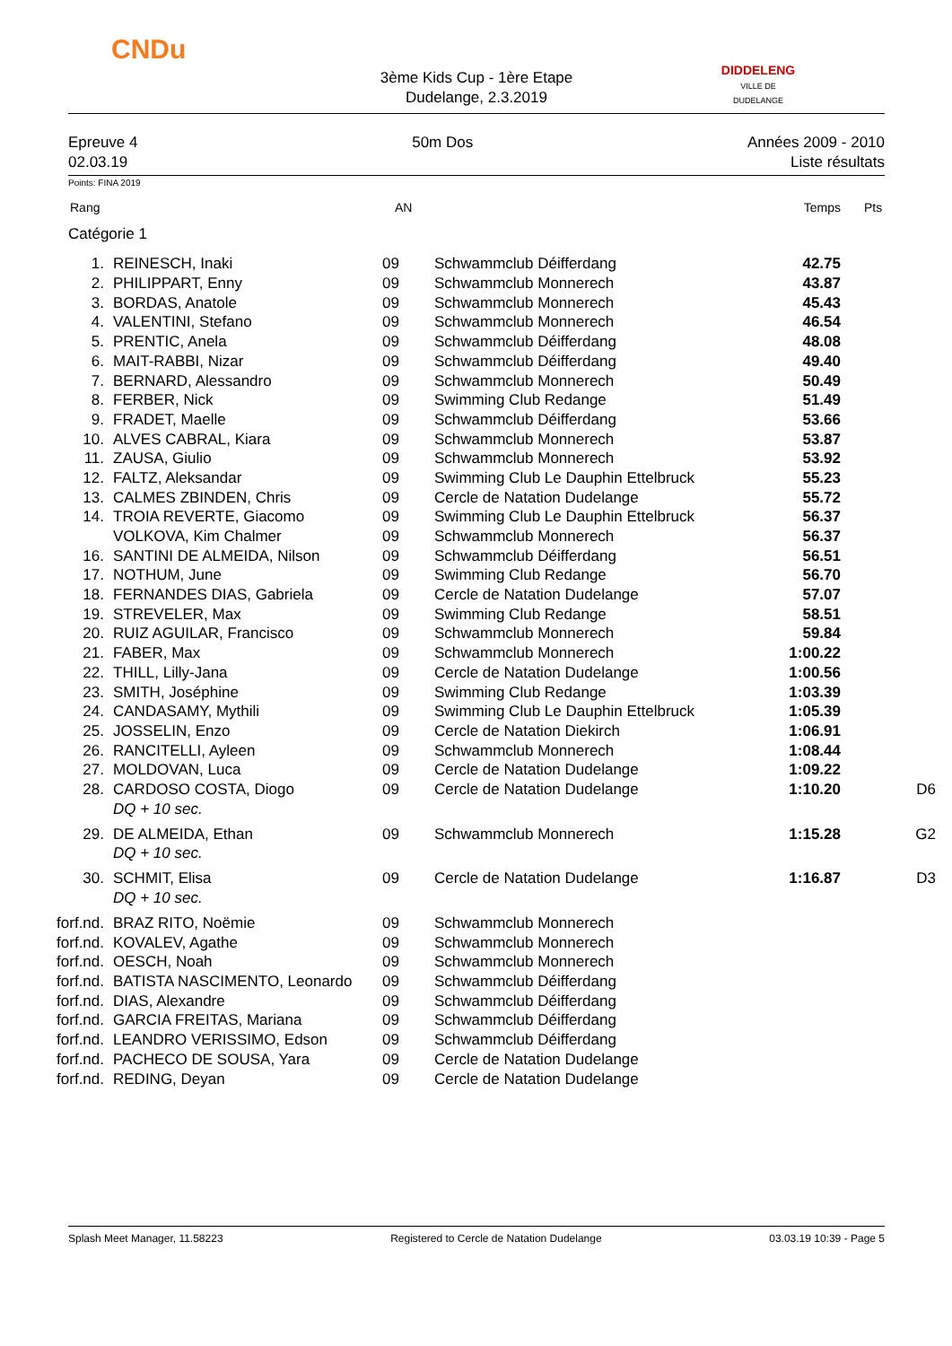CNDu
DIDDELENG
VILLE DE DUDELANGE
3ème Kids Cup - 1ère Etape
Dudelange, 2.3.2019
Epreuve 4
02.03.19
50m Dos Années 2009 - 2010
Liste résultats
Points: FINA 2019
| Rang | | AN | | Temps | Pts |
| Catégorie 1 | | | | | |
| 1. | REINESCH, Inaki | 09 | Schwammclub Déifferdang | 42.75 | |
| 2. | PHILIPPART, Enny | 09 | Schwammclub Monnerech | 43.87 | |
| 3. | BORDAS, Anatole | 09 | Schwammclub Monnerech | 45.43 | |
| 4. | VALENTINI, Stefano | 09 | Schwammclub Monnerech | 46.54 | |
| 5. | PRENTIC, Anela | 09 | Schwammclub Déifferdang | 48.08 | |
| 6. | MAIT-RABBI, Nizar | 09 | Schwammclub Déifferdang | 49.40 | |
| 7. | BERNARD, Alessandro | 09 | Schwammclub Monnerech | 50.49 | |
| 8. | FERBER, Nick | 09 | Swimming Club Redange | 51.49 | |
| 9. | FRADET, Maelle | 09 | Schwammclub Déifferdang | 53.66 | |
| 10. | ALVES CABRAL, Kiara | 09 | Schwammclub Monnerech | 53.87 | |
| 11. | ZAUSA, Giulio | 09 | Schwammclub Monnerech | 53.92 | |
| 12. | FALTZ, Aleksandar | 09 | Swimming Club Le Dauphin Ettelbruck | 55.23 | |
| 13. | CALMES ZBINDEN, Chris | 09 | Cercle de Natation Dudelange | 55.72 | |
| 14. | TROIA REVERTE, Giacomo | 09 | Swimming Club Le Dauphin Ettelbruck | 56.37 | |
| | VOLKOVA, Kim Chalmer | 09 | Schwammclub Monnerech | 56.37 | |
| 16. | SANTINI DE ALMEIDA, Nilson | 09 | Schwammclub Déifferdang | 56.51 | |
| 17. | NOTHUM, June | 09 | Swimming Club Redange | 56.70 | |
| 18. | FERNANDES DIAS, Gabriela | 09 | Cercle de Natation Dudelange | 57.07 | |
| 19. | STREVELER, Max | 09 | Swimming Club Redange | 58.51 | |
| 20. | RUIZ AGUILAR, Francisco | 09 | Schwammclub Monnerech | 59.84 | |
| 21. | FABER, Max | 09 | Schwammclub Monnerech | 1:00.22 | |
| 22. | THILL, Lilly-Jana | 09 | Cercle de Natation Dudelange | 1:00.56 | |
| 23. | SMITH, Joséphine | 09 | Swimming Club Redange | 1:03.39 | |
| 24. | CANDASAMY, Mythili | 09 | Swimming Club Le Dauphin Ettelbruck | 1:05.39 | |
| 25. | JOSSELIN, Enzo | 09 | Cercle de Natation Diekirch | 1:06.91 | |
| 26. | RANCITELLI, Ayleen | 09 | Schwammclub Monnerech | 1:08.44 | |
| 27. | MOLDOVAN, Luca | 09 | Cercle de Natation Dudelange | 1:09.22 | |
| 28. | CARDOSO COSTA, Diogo | 09 | Cercle de Natation Dudelange | 1:10.20 | D6 |
| | DQ + 10 sec. | | | | |
| 29. | DE ALMEIDA, Ethan | 09 | Schwammclub Monnerech | 1:15.28 | G2 |
| | DQ + 10 sec. | | | | |
| 30. | SCHMIT, Elisa | 09 | Cercle de Natation Dudelange | 1:16.87 | D3 |
| | DQ + 10 sec. | | | | |
| forf.nd. | BRAZ RITO, Noëmie | 09 | Schwammclub Monnerech | | |
| forf.nd. | KOVALEV, Agathe | 09 | Schwammclub Monnerech | | |
| forf.nd. | OESCH, Noah | 09 | Schwammclub Monnerech | | |
| forf.nd. | BATISTA NASCIMENTO, Leonardo | 09 | Schwammclub Déifferdang | | |
| forf.nd. | DIAS, Alexandre | 09 | Schwammclub Déifferdang | | |
| forf.nd. | GARCIA FREITAS, Mariana | 09 | Schwammclub Déifferdang | | |
| forf.nd. | LEANDRO VERISSIMO, Edson | 09 | Schwammclub Déifferdang | | |
| forf.nd. | PACHECO DE SOUSA, Yara | 09 | Cercle de Natation Dudelange | | |
| forf.nd. | REDING, Deyan | 09 | Cercle de Natation Dudelange | | |
Splash Meet Manager, 11.58223 Registered to Cercle de Natation Dudelange 03.03.19 10:39 - Page 5